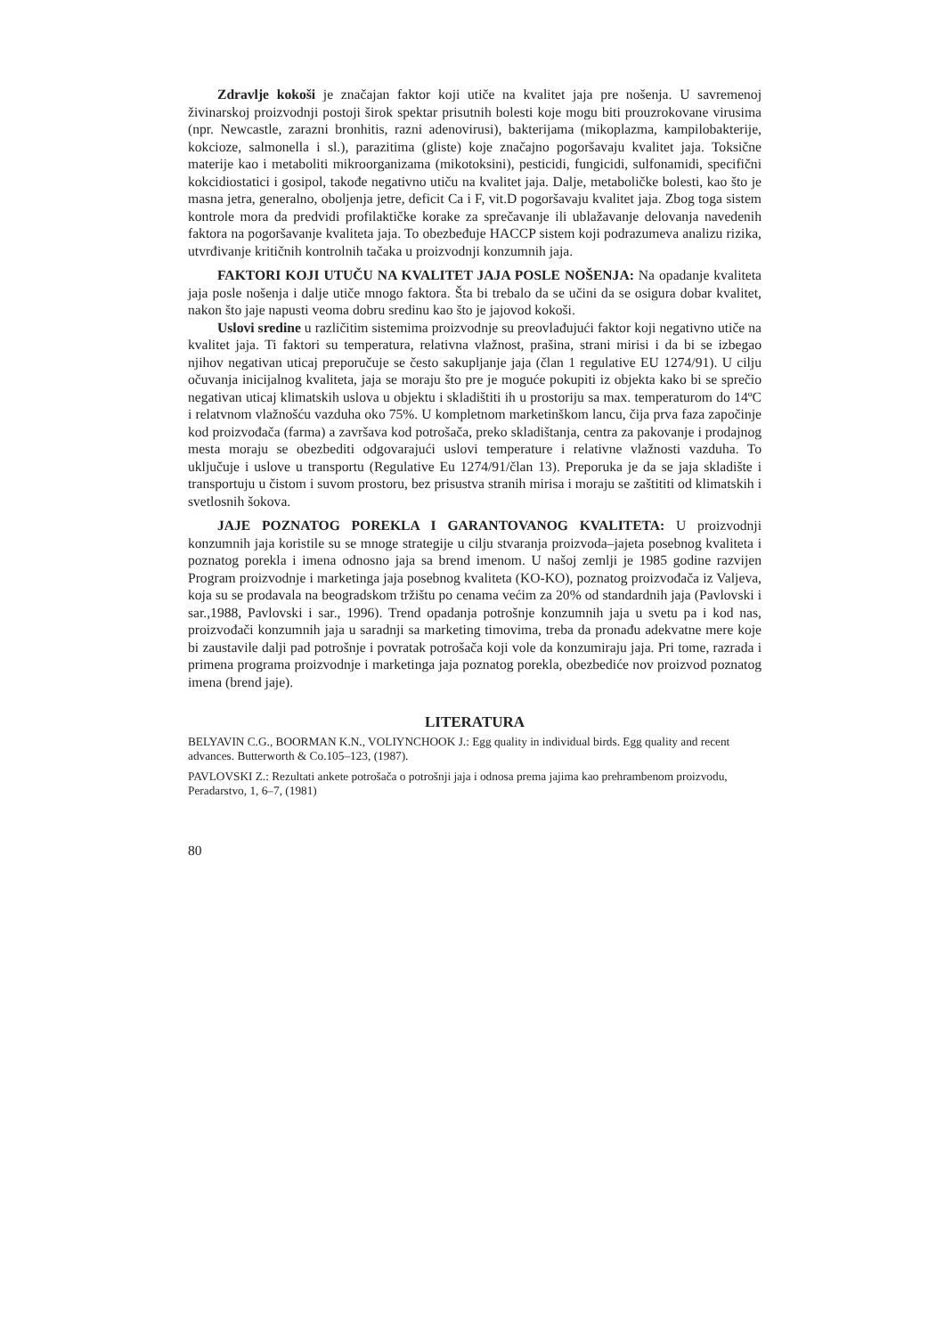Zdravlje kokoši je značajan faktor koji utiče na kvalitet jaja pre nošenja. U savremenoj živinarskoj proizvodnji postoji širok spektar prisutnih bolesti koje mogu biti prouzrokovane virusima (npr. Newcastle, zarazni bronhitis, razni adenovirusi), bakterijama (mikoplazma, kampilobakterije, kokcioze, salmonella i sl.), parazitima (gliste) koje značajno pogoršavaju kvalitet jaja. Toksične materije kao i metaboliti mikroorganizama (mikotoksini), pesticidi, fungicidi, sulfonamidi, specifični kokcidiostatici i gosipol, takođe negativno utiču na kvalitet jaja. Dalje, metaboličke bolesti, kao što je masna jetra, generalno, oboljenja jetre, deficit Ca i F, vit.D pogoršavaju kvalitet jaja. Zbog toga sistem kontrole mora da predvidi profilaktičke korake za sprečavanje ili ublažavanje delovanja navedenih faktora na pogoršavanje kvaliteta jaja. To obezbeđuje HACCP sistem koji podrazumeva analizu rizika, utvrđivanje kritičnih kontrolnih tačaka u proizvodnji konzumnih jaja.
FAKTORI KOJI UTUČU NA KVALITET JAJA POSLE NOŠENJA: Na opadanje kvaliteta jaja posle nošenja i dalje utiče mnogo faktora. Šta bi trebalo da se učini da se osigura dobar kvalitet, nakon što jaje napusti veoma dobru sredinu kao što je jajovod kokoši.
Uslovi sredine u različitim sistemima proizvodnje su preovlađujući faktor koji negativno utiče na kvalitet jaja. Ti faktori su temperatura, relativna vlažnost, prašina, strani mirisi i da bi se izbegao njihov negativan uticaj preporučuje se često sakupljanje jaja (član 1 regulative EU 1274/91). U cilju očuvanja inicijalnog kvaliteta, jaja se moraju što pre je moguće pokupiti iz objekta kako bi se sprečio negativan uticaj klimatskih uslova u objektu i skladištiti ih u prostoriju sa max. temperaturom do 14ºC i relatvnom vlažnošću vazduha oko 75%. U kompletnom marketinškom lancu, čija prva faza započinje kod proizvođača (farma) a završava kod potrošača, preko skladištanja, centra za pakovanje i prodajnog mesta moraju se obezbediti odgovarajući uslovi temperature i relativne vlažnosti vazduha. To uključuje i uslove u transportu (Regulative Eu 1274/91/član 13). Preporuka je da se jaja skladište i transportuju u čistom i suvom prostoru, bez prisustva stranih mirisa i moraju se zaštititi od klimatskih i svetlosnih šokova.
JAJE POZNATOG POREKLA I GARANTOVANOG KVALITETA: U proizvodnji konzumnih jaja koristile su se mnoge strategije u cilju stvaranja proizvoda–jajeta posebnog kvaliteta i poznatog porekla i imena odnosno jaja sa brend imenom. U našoj zemlji je 1985 godine razvijen Program proizvodnje i marketinga jaja posebnog kvaliteta (KO-KO), poznatog proizvođača iz Valjeva, koja su se prodavala na beogradskom tržištu po cenama većim za 20% od standardnih jaja (Pavlovski i sar.,1988, Pavlovski i sar., 1996). Trend opadanja potrošnje konzumnih jaja u svetu pa i kod nas, proizvođači konzumnih jaja u saradnji sa marketing timovima, treba da pronađu adekvatne mere koje bi zaustavile dalji pad potrošnje i povratak potrošača koji vole da konzumiraju jaja. Pri tome, razrada i primena programa proizvodnje i marketinga jaja poznatog porekla, obezbediće nov proizvod poznatog imena (brend jaje).
LITERATURA
BELYAVIN C.G., BOORMAN K.N., VOLIYNCHOOK J.: Egg quality in individual birds. Egg quality and recent advances. Butterworth & Co.105–123, (1987).
PAVLOVSKI Z.: Rezultati ankete potrošača o potrošnji jaja i odnosa prema jajima kao prehrambenom proizvodu, Peradarstvo, 1, 6–7, (1981)
80